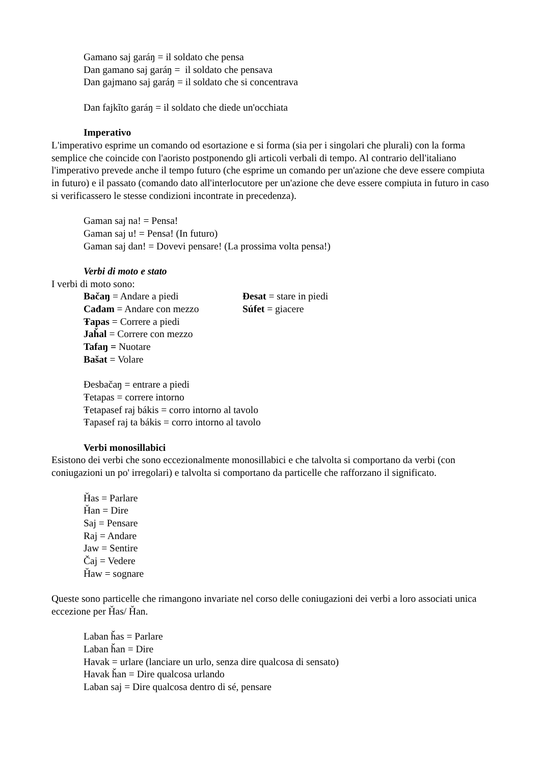Gamano saj garáŋ = il soldato che pensa
Dan gamano saj garáŋ = il soldato che pensava
Dan gajmano saj garáŋ = il soldato che si concentrava
Dan fajkĩto garáŋ = il soldato che diede un'occhiata
Imperativo
L'imperativo esprime un comando od esortazione e si forma (sia per i singolari che plurali) con la forma semplice che coincide con l'aoristo postponendo gli articoli verbali di tempo. Al contrario dell'italiano l'imperativo prevede anche il tempo futuro (che esprime un comando per un'azione che deve essere compiuta in futuro) e il passato (comando dato all'interlocutore per un'azione che deve essere compiuta in futuro in caso si verificassero le stesse condizioni incontrate in precedenza).
Gaman saj na! = Pensa!
Gaman saj u! = Pensa! (In futuro)
Gaman saj dan! = Dovevi pensare! (La prossima volta pensa!)
Verbi di moto e stato
I verbi di moto sono:
Bačaŋ = Andare a piedi Ɖesat = stare in piedi
Cađam = Andare con mezzo Súfet = giacere
Ŧapas = Correre a piedi
Jaȟal = Correre con mezzo
Tafaŋ = Nuotare
Bašat = Volare
Ɖesbačaŋ = entrare a piedi
Ŧetapas = correre intorno
Ŧetapasef raj bákis = corro intorno al tavolo
Ŧapasef raj ŧa bákis = corro intorno al tavolo
Verbi monosillabici
Esistono dei verbi che sono eccezionalmente monosillabici e che talvolta si comportano da verbi (con coniugazioni un po' irregolari) e talvolta si comportano da particelle che rafforzano il significato.
Ȟas = Parlare
Ȟan = Dire
Saj = Pensare
Raj = Andare
Jaw = Sentire
Čaj = Vedere
Ȟaw = sognare
Queste sono particelle che rimangono invariate nel corso delle coniugazioni dei verbi a loro associati unica eccezione per Ȟas/ Ȟan.
Laban ȟas = Parlare
Laban ȟan = Dire
Havak = urlare (lanciare un urlo, senza dire qualcosa di sensato)
Havak ȟan = Dire qualcosa urlando
Laban saj = Dire qualcosa dentro di sé, pensare